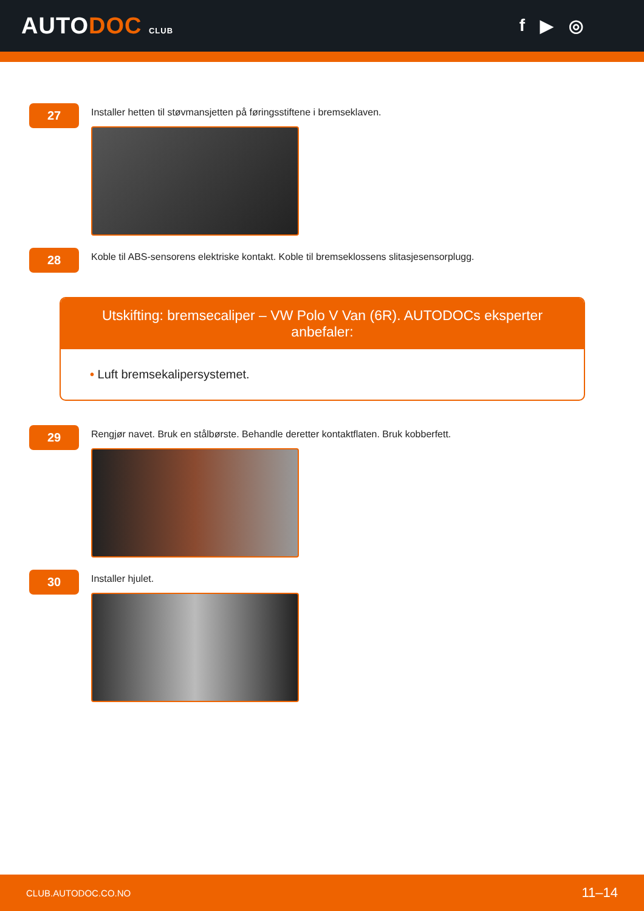AUTODOC CLUB
f ▶ ◎
27
Installer hetten til støvmansjetten på føringsstiftene i bremseklaven.
28
Koble til ABS-sensorens elektriske kontakt. Koble til bremseklossens slitasjesensorplugg.
Utskifting: bremsecaliper – VW Polo V Van (6R). AUTODOCs eksperter anbefaler:
• Luft bremsekalipersystemet.
29
Rengjør navet. Bruk en stålbørste. Behandle deretter kontaktflaten. Bruk kobberfett.
30
Installer hjulet.
CLUB.AUTODOC.CO.NO 11–14